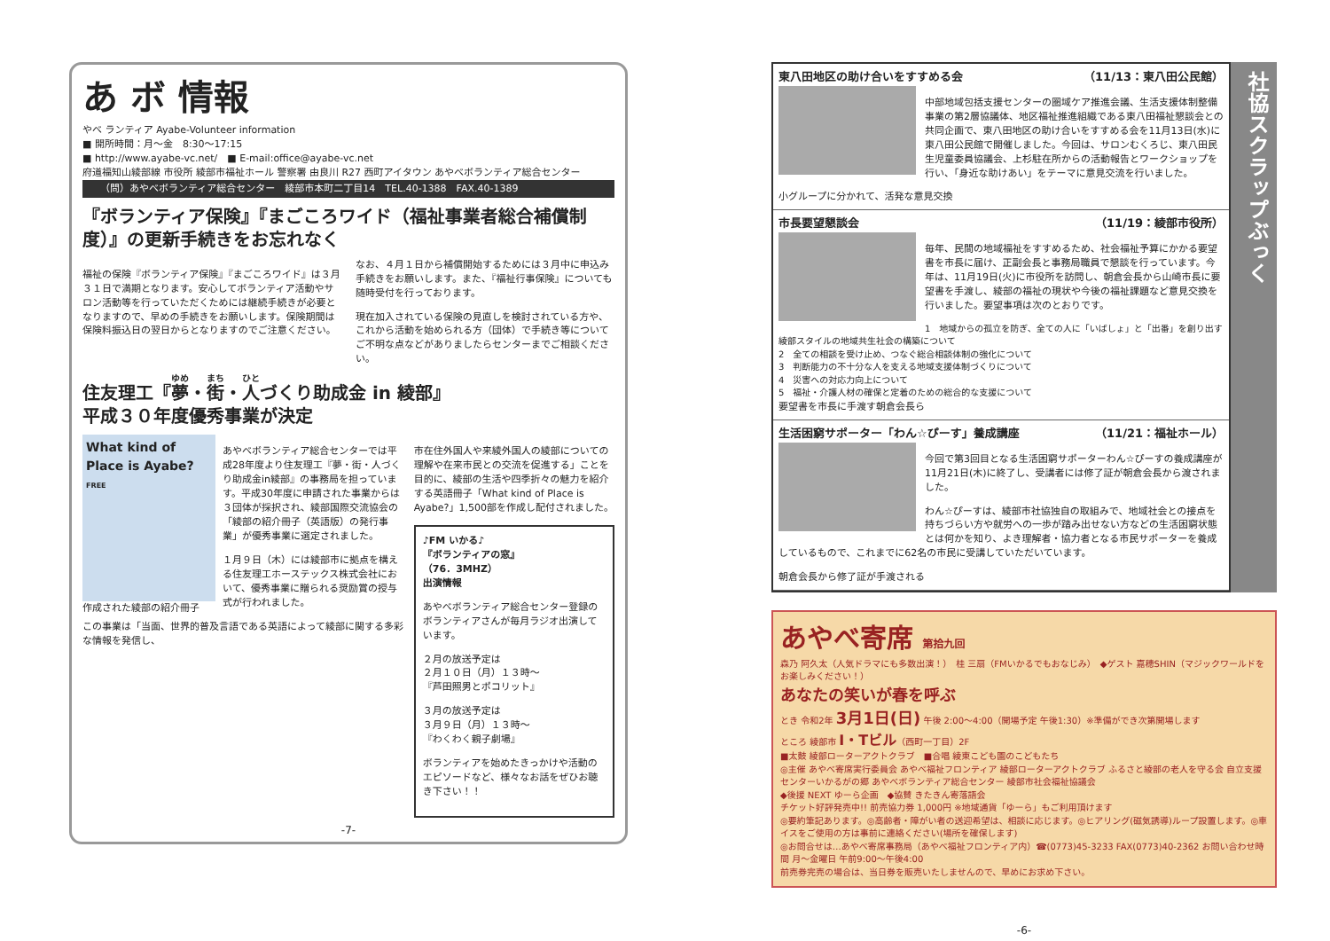あ ボ 情報
やべ ランティア Ayabe-Volunteer information
■ 開所時間：月～金　8:30～17:15
■ http://www.ayabe-vc.net/　■ E-mail:office@ayabe-vc.net
府道福知山綾部線 市役所 綾部市福祉ホール 警察署 由良川 R27 西町アイタウン あやべボランティア総合センター
（問）あやべボランティア総合センター　綾部市本町二丁目14　TEL.40-1388　FAX.40-1389
『ボランティア保険』『まごころワイド（福祉事業者総合補償制度）』の更新手続きをお忘れなく
福祉の保険『ボランティア保険』『まごころワイド』は３月３１日で満期となります。安心してボランティア活動やサロン活動等を行っていただくためには継続手続きが必要となりますので、早めの手続きをお願いします。保険期間は保険料振込日の翌日からとなりますのでご注意ください。
なお、４月１日から補償開始するためには３月中に申込み手続きをお願いします。また、『福祉行事保険』についても随時受付を行っております。
現在加入されている保険の見直しを検討されている方や、これから活動を始められる方（団体）で手続き等についてご不明な点などがありましたらセンターまでご相談ください。
住友理工『夢・街・人づくり助成金 in 綾部』
平成３０年度優秀事業が決定
What kind of Place is Ayabe? FREE
作成された綾部の紹介冊子
あやべボランティア総合センターでは平成28年度より住友理工『夢・街・人づくり助成金in綾部』の事務局を担っています。平成30年度に申請された事業からは３団体が採択され、綾部国際交流協会の「綾部の紹介冊子（英語版）の発行事業」が優秀事業に選定されました。
１月９日（木）には綾部市に拠点を構える住友理工ホーステックス株式会社において、優秀事業に贈られる奨励賞の授与式が行われました。
この事業は「当面、世界的普及言語である英語によって綾部に関する多彩な情報を発信し、
市在住外国人や来綾外国人の綾部についての理解や在来市民との交流を促進する」ことを目的に、綾部の生活や四季折々の魅力を紹介する英語冊子「What kind of Place is Ayabe?」1,500部を作成し配付されました。
♪FM いかる♪
『ボランティアの窓』
（76．3MHZ）
出演情報
あやべボランティア総合センター登録のボランティアさんが毎月ラジオ出演しています。
２月の放送予定は
２月１０日（月）１３時～
『芦田照男とポコリット』
３月の放送予定は
３月９日（月）１３時～
『わくわく親子劇場』
ボランティアを始めたきっかけや活動のエピソードなど、様々なお話をぜひお聴き下さい！！
-7-
東八田地区の助け合いをすすめる会 （11/13：東八田公民館）
中部地域包括支援センターの圏域ケア推進会議、生活支援体制整備事業の第2層協議体、地区福祉推進組織である東八田福祉懇談会との共同企画で、東八田地区の助け合いをすすめる会を11月13日(水)に東八田公民館で開催しました。今回は、サロンむくろじ、東八田民生児童委員協議会、上杉駐在所からの活動報告とワークショップを行い、「身近な助けあい」をテーマに意見交流を行いました。
小グループに分かれて、活発な意見交換
市長要望懇談会 （11/19：綾部市役所）
毎年、民間の地域福祉をすすめるため、社会福祉予算にかかる要望書を市長に届け、正副会長と事務局職員で懇談を行っています。今年は、11月19日(火)に市役所を訪問し、朝倉会長から山崎市長に要望書を手渡し、綾部の福祉の現状や今後の福祉課題など意見交換を行いました。要望事項は次のとおりです。
1　地域からの孤立を防ぎ、全ての人に「いばしょ」と「出番」を創り出す綾部スタイルの地域共生社会の構築について
2　全ての相談を受け止め、つなぐ総合相談体制の強化について
3　判断能力の不十分な人を支える地域支援体制づくりについて
4　災害への対応力向上について
5　福祉・介護人材の確保と定着のための総合的な支援について
要望書を市長に手渡す朝倉会長ら
生活困窮サポーター「わん☆ぴーす」養成講座 （11/21：福祉ホール）
今回で第3回目となる生活困窮サポーターわん☆ぴーすの養成講座が11月21日(木)に終了し、受講者には修了証が朝倉会長から渡されました。
わん☆ぴーすは、綾部市社協独自の取組みで、地域社会との接点を持ちづらい方や就労への一歩が踏み出せない方などの生活困窮状態とは何かを知り、よき理解者・協力者となる市民サポーターを養成しているもので、これまでに62名の市民に受講していただいています。
朝倉会長から修了証が手渡される
社協スクラップぶっく
あやべ寄席 第拾九回
森乃 阿久太（人気ドラマにも多数出演！）　桂 三扇（FMいかるでもおなじみ）　◆ゲスト 嘉穂SHIN（マジックワールドをお楽しみください！）
あなたの笑いが春を呼ぶ
とき 令和2年 3月1日(日) 午後 2:00～4:00（開場予定 午後1:30）※準備ができ次第開場します
ところ 綾部市 I・Tビル（西町一丁目）2F
■太鼓 綾部ローターアクトクラブ　■合唱 綾東こども園のこどもたち
◎主催 あやべ寄席実行委員会 あやべ福祉フロンティア 綾部ローターアクトクラブ ふるさと綾部の老人を守る会 自立支援センターいかるがの郷 あやべボランティア総合センター 綾部市社会福祉協議会
◆後援 NEXT ゆーら企画　◆協賛 きたきん寄落語会
チケット好評発売中!! 前売協力券 1,000円 ※地域通貨「ゆーら」もご利用頂けます
◎要約筆記あります。◎高齢者・障がい者の送迎希望は、相談に応じます。◎ヒアリング(磁気誘導)ループ設置します。◎車イスをご使用の方は事前に連絡ください(場所を確保します)
◎お問合せは…あやべ寄席事務局（あやべ福祉フロンティア内）☎(0773)45-3233 FAX(0773)40-2362 お問い合わせ時間 月～金曜日 午前9:00～午後4:00
前売券完売の場合は、当日券を販売いたしませんので、早めにお求め下さい。
-6-